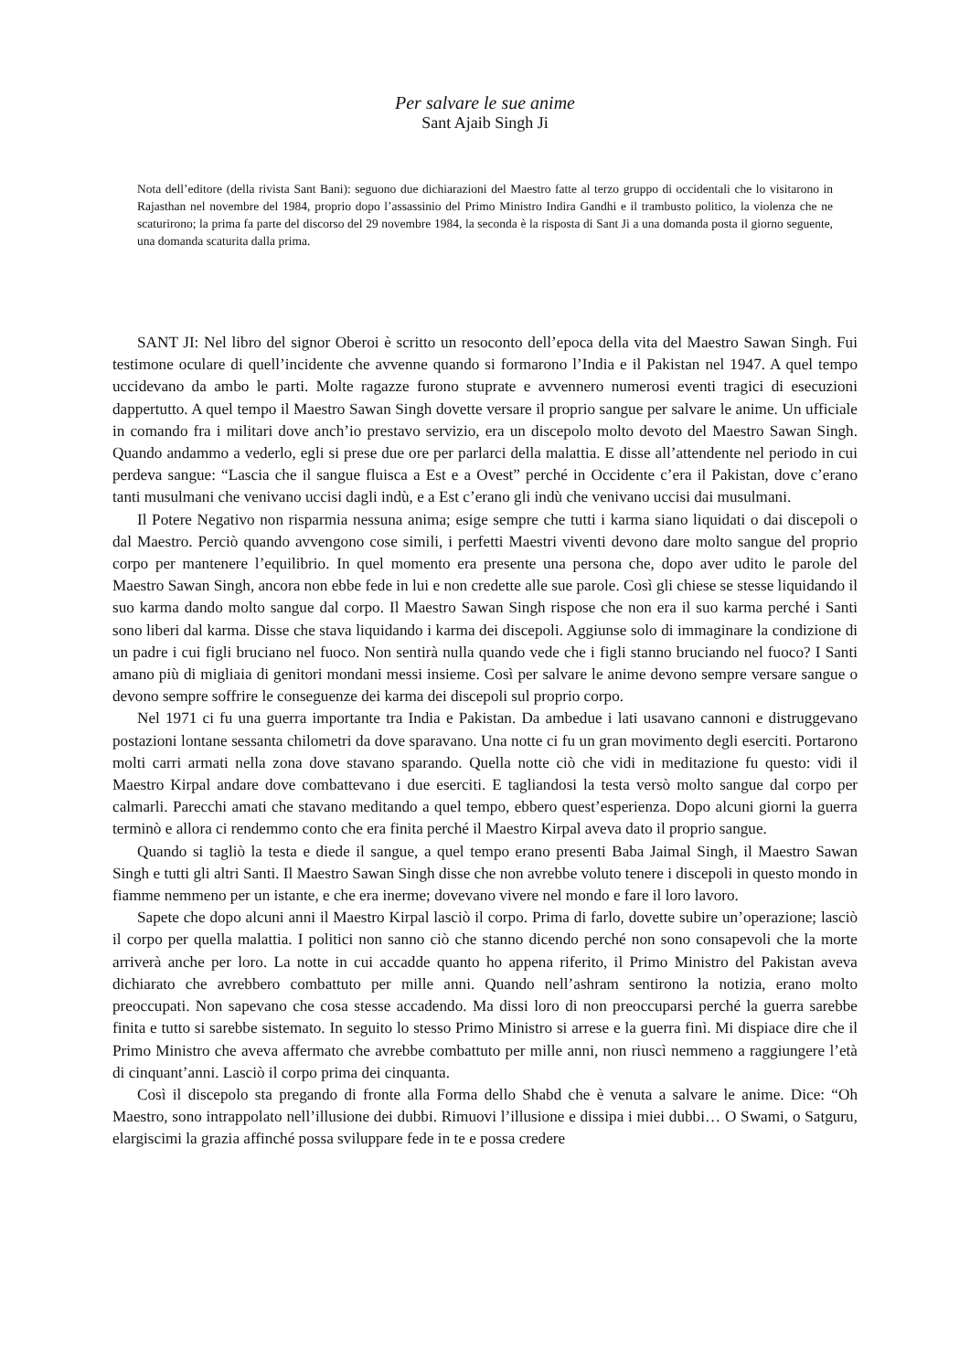Per salvare le sue anime
Sant Ajaib Singh Ji
Nota dell’editore (della rivista Sant Bani): seguono due dichiarazioni del Maestro fatte al terzo gruppo di occidentali che lo visitarono in Rajasthan nel novembre del 1984, proprio dopo l’assassinio del Primo Ministro Indira Gandhi e il trambusto politico, la violenza che ne scaturirono; la prima fa parte del discorso del 29 novembre 1984, la seconda è la risposta di Sant Ji a una domanda posta il giorno seguente, una domanda scaturita dalla prima.
SANT JI: Nel libro del signor Oberoi è scritto un resoconto dell’epoca della vita del Maestro Sawan Singh. Fui testimone oculare di quell’incidente che avvenne quando si formarono l’India e il Pakistan nel 1947. A quel tempo uccidevano da ambo le parti. Molte ragazze furono stuprate e avvennero numerosi eventi tragici di esecuzioni dappertutto. A quel tempo il Maestro Sawan Singh dovette versare il proprio sangue per salvare le anime. Un ufficiale in comando fra i militari dove anch’io prestavo servizio, era un discepolo molto devoto del Maestro Sawan Singh. Quando andammo a vederlo, egli si prese due ore per parlarci della malattia. E disse all’attendente nel periodo in cui perdeva sangue: “Lascia che il sangue fluisca a Est e a Ovest” perché in Occidente c’era il Pakistan, dove c’erano tanti musulmani che venivano uccisi dagli indù, e a Est c’erano gli indù che venivano uccisi dai musulmani.
Il Potere Negativo non risparmia nessuna anima; esige sempre che tutti i karma siano liquidati o dai discepoli o dal Maestro. Perciò quando avvengono cose simili, i perfetti Maestri viventi devono dare molto sangue del proprio corpo per mantenere l’equilibrio. In quel momento era presente una persona che, dopo aver udito le parole del Maestro Sawan Singh, ancora non ebbe fede in lui e non credette alle sue parole. Così gli chiese se stesse liquidando il suo karma dando molto sangue dal corpo. Il Maestro Sawan Singh rispose che non era il suo karma perché i Santi sono liberi dal karma. Disse che stava liquidando i karma dei discepoli. Aggiunse solo di immaginare la condizione di un padre i cui figli bruciano nel fuoco. Non sentirà nulla quando vede che i figli stanno bruciando nel fuoco? I Santi amano più di migliaia di genitori mondani messi insieme. Così per salvare le anime devono sempre versare sangue o devono sempre soffrire le conseguenze dei karma dei discepoli sul proprio corpo.
Nel 1971 ci fu una guerra importante tra India e Pakistan. Da ambedue i lati usavano cannoni e distruggevano postazioni lontane sessanta chilometri da dove sparavano. Una notte ci fu un gran movimento degli eserciti. Portarono molti carri armati nella zona dove stavano sparando. Quella notte ciò che vidi in meditazione fu questo: vidi il Maestro Kirpal andare dove combattevano i due eserciti. E tagliandosi la testa versò molto sangue dal corpo per calmarli. Parecchi amati che stavano meditando a quel tempo, ebbero quest’esperienza. Dopo alcuni giorni la guerra terminò e allora ci rendemmo conto che era finita perché il Maestro Kirpal aveva dato il proprio sangue.
Quando si tagliò la testa e diede il sangue, a quel tempo erano presenti Baba Jaimal Singh, il Maestro Sawan Singh e tutti gli altri Santi. Il Maestro Sawan Singh disse che non avrebbe voluto tenere i discepoli in questo mondo in fiamme nemmeno per un istante, e che era inerme; dovevano vivere nel mondo e fare il loro lavoro.
Sapete che dopo alcuni anni il Maestro Kirpal lasciò il corpo. Prima di farlo, dovette subire un’operazione; lasciò il corpo per quella malattia. I politici non sanno ciò che stanno dicendo perché non sono consapevoli che la morte arriverà anche per loro. La notte in cui accadde quanto ho appena riferito, il Primo Ministro del Pakistan aveva dichiarato che avrebbero combattuto per mille anni. Quando nell’ashram sentirono la notizia, erano molto preoccupati. Non sapevano che cosa stesse accadendo. Ma dissi loro di non preoccuparsi perché la guerra sarebbe finita e tutto si sarebbe sistemato. In seguito lo stesso Primo Ministro si arrese e la guerra finì. Mi dispiace dire che il Primo Ministro che aveva affermato che avrebbe combattuto per mille anni, non riuscì nemmeno a raggiungere l’età di cinquant’anni. Lasciò il corpo prima dei cinquanta.
Così il discepolo sta pregando di fronte alla Forma dello Shabd che è venuta a salvare le anime. Dice: “Oh Maestro, sono intrappolato nell’illusione dei dubbi. Rimuovi l’illusione e dissipa i miei dubbi… O Swami, o Satguru, elargiscimi la grazia affinché possa sviluppare fede in te e possa credere